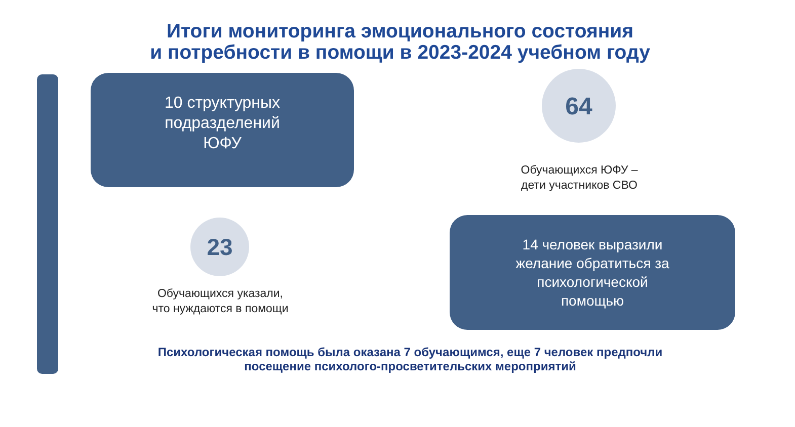Итоги мониторинга эмоционального состояния
и потребности в помощи в 2023-2024 учебном году
10 структурных
подразделений
ЮФУ
64
Обучающихся ЮФУ –
дети участников СВО
23
Обучающихся указали,
что нуждаются в помощи
14 человек выразили
желание обратиться за
психологической
помощью
Психологическая помощь была оказана 7 обучающимся, еще 7 человек предпочли
посещение психолого-просветительских мероприятий